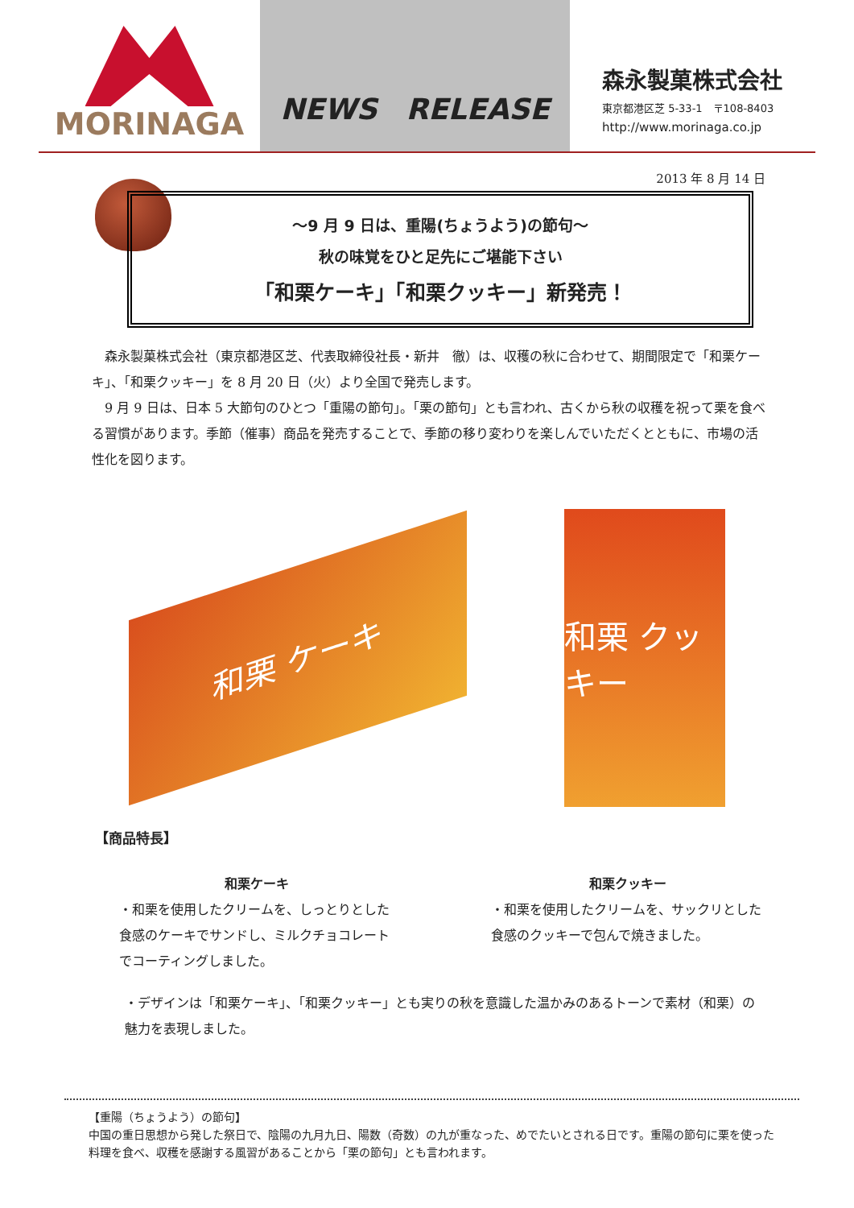MORINAGA NEWS　RELEASE
森永製菓株式会社
東京都港区芝 5-33-1　〒108-8403
http://www.morinaga.co.jp
2013 年 8 月 14 日
～9 月 9 日は、重陽(ちょうよう)の節句～
秋の味覚をひと足先にご堪能下さい
「和栗ケーキ」「和栗クッキー」新発売！
森永製菓株式会社（東京都港区芝、代表取締役社長・新井　徹）は、収穫の秋に合わせて、期間限定で「和栗ケーキ」、「和栗クッキー」を 8 月 20 日（火）より全国で発売します。
9 月 9 日は、日本 5 大節句のひとつ「重陽の節句」。「栗の節句」とも言われ、古くから秋の収穫を祝って栗を食べる習慣があります。季節（催事）商品を発売することで、季節の移り変わりを楽しんでいただくとともに、市場の活性化を図ります。
和栗 ケーキ
和栗 クッキー
【商品特長】
和栗ケーキ
・和栗を使用したクリームを、しっとりとした食感のケーキでサンドし、ミルクチョコレートでコーティングしました。
和栗クッキー
・和栗を使用したクリームを、サックリとした食感のクッキーで包んで焼きました。
・デザインは「和栗ケーキ」、「和栗クッキー」とも実りの秋を意識した温かみのあるトーンで素材（和栗）の魅力を表現しました。
【重陽（ちょうよう）の節句】
中国の重日思想から発した祭日で、陰陽の九月九日、陽数（奇数）の九が重なった、めでたいとされる日です。重陽の節句に栗を使った料理を食べ、収穫を感謝する風習があることから「栗の節句」とも言われます。